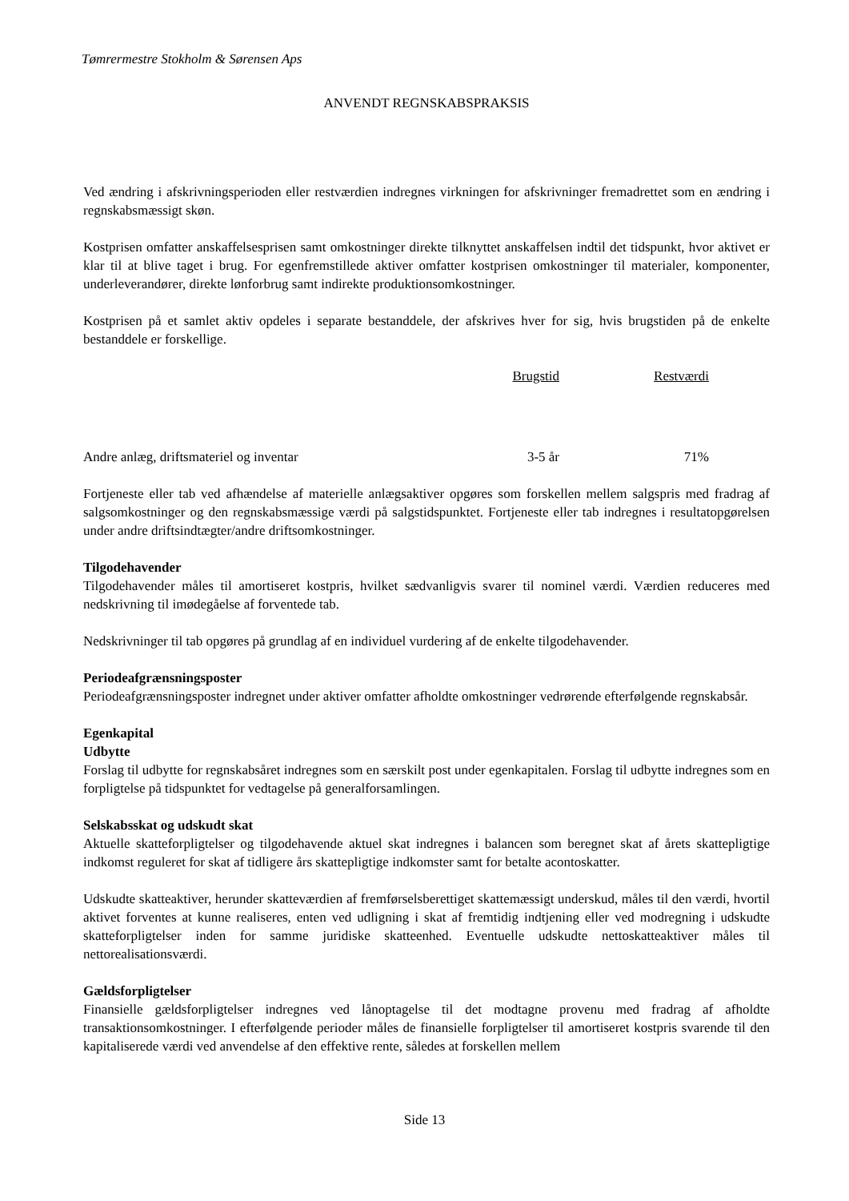Tømrermestre Stokholm & Sørensen Aps
ANVENDT REGNSKABSPRAKSIS
Ved ændring i afskrivningsperioden eller restværdien indregnes virkningen for afskrivninger fremadrettet som en ændring i regnskabsmæssigt skøn.
Kostprisen omfatter anskaffelsesprisen samt omkostninger direkte tilknyttet anskaffelsen indtil det tidspunkt, hvor aktivet er klar til at blive taget i brug. For egenfremstillede aktiver omfatter kostprisen omkostninger til materialer, komponenter, underleverandører, direkte lønforbrug samt indirekte produktionsomkostninger.
Kostprisen på et samlet aktiv opdeles i separate bestanddele, der afskrives hver for sig, hvis brugstiden på de enkelte bestanddele er forskellige.
| | Brugstid | Restværdi | |
| --- | --- | --- | --- |
| Andre anlæg, driftsmateriel og inventar | 3-5 år | 71% | |
Fortjeneste eller tab ved afhændelse af materielle anlægsaktiver opgøres som forskellen mellem salgspris med fradrag af salgsomkostninger og den regnskabsmæssige værdi på salgstidspunktet. Fortjeneste eller tab indregnes i resultatopgørelsen under andre driftsindtægter/andre driftsomkostninger.
Tilgodehavender
Tilgodehavender måles til amortiseret kostpris, hvilket sædvanligvis svarer til nominel værdi. Værdien reduceres med nedskrivning til imødegåelse af forventede tab.
Nedskrivninger til tab opgøres på grundlag af en individuel vurdering af de enkelte tilgodehavender.
Periodeafgrænsningsposter
Periodeafgrænsningsposter indregnet under aktiver omfatter afholdte omkostninger vedrørende efterfølgende regnskabsår.
Egenkapital
Udbytte
Forslag til udbytte for regnskabsåret indregnes som en særskilt post under egenkapitalen. Forslag til udbytte indregnes som en forpligtelse på tidspunktet for vedtagelse på generalforsamlingen.
Selskabsskat og udskudt skat
Aktuelle skatteforpligtelser og tilgodehavende aktuel skat indregnes i balancen som beregnet skat af årets skattepligtige indkomst reguleret for skat af tidligere års skattepligtige indkomster samt for betalte acontoskatter.
Udskudte skatteaktiver, herunder skatteværdien af fremførselsberettiget skattemæssigt underskud, måles til den værdi, hvortil aktivet forventes at kunne realiseres, enten ved udligning i skat af fremtidig indtjening eller ved modregning i udskudte skatteforpligtelser inden for samme juridiske skatteenhed. Eventuelle udskudte nettoskatteaktiver måles til nettorealisationsværdi.
Gældsforpligtelser
Finansielle gældsforpligtelser indregnes ved lånoptagelse til det modtagne provenu med fradrag af afholdte transaktionsomkostninger. I efterfølgende perioder måles de finansielle forpligtelser til amortiseret kostpris svarende til den kapitaliserede værdi ved anvendelse af den effektive rente, således at forskellen mellem
Side 13